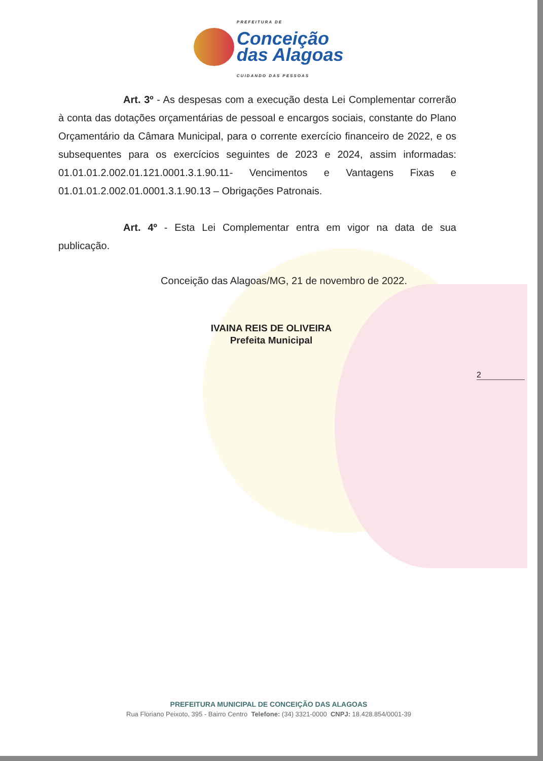PREFEITURA DE
Conceição
das Alagoas
CUIDANDO DAS PESSOAS
Art. 3º - As despesas com a execução desta Lei Complementar correrão à conta das dotações orçamentárias de pessoal e encargos sociais, constante do Plano Orçamentário da Câmara Municipal, para o corrente exercício financeiro de 2022, e os subsequentes para os exercícios seguintes de 2023 e 2024, assim informadas: 01.01.01.2.002.01.121.0001.3.1.90.11- Vencimentos e Vantagens Fixas e 01.01.01.2.002.01.0001.3.1.90.13 – Obrigações Patronais.
Art. 4º - Esta Lei Complementar entra em vigor na data de sua publicação.
Conceição das Alagoas/MG, 21 de novembro de 2022.
IVAINA REIS DE OLIVEIRA
Prefeita Municipal
2
PREFEITURA MUNICIPAL DE CONCEIÇÃO DAS ALAGOAS
Rua Floriano Peixoto, 395 - Bairro Centro Telefone: (34) 3321-0000 CNPJ: 18.428.854/0001-39